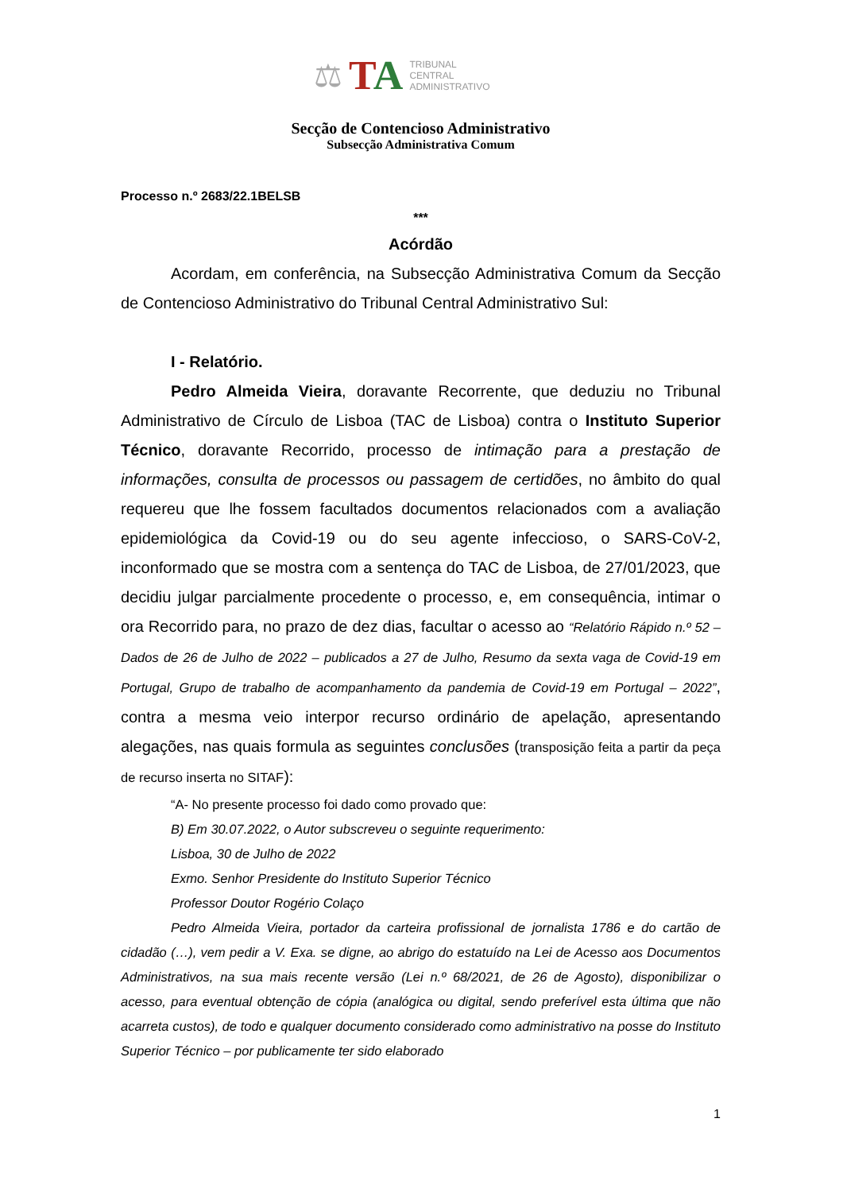⚖
TA
TRIBUNAL
CENTRAL
ADMINISTRATIVO
Secção de Contencioso Administrativo
Subsecção Administrativa Comum
Processo n.º 2683/22.1BELSB
***
Acórdão
Acordam, em conferência, na Subsecção Administrativa Comum da Secção de Contencioso Administrativo do Tribunal Central Administrativo Sul:
I - Relatório.
Pedro Almeida Vieira, doravante Recorrente, que deduziu no Tribunal Administrativo de Círculo de Lisboa (TAC de Lisboa) contra o Instituto Superior Técnico, doravante Recorrido, processo de intimação para a prestação de informações, consulta de processos ou passagem de certidões, no âmbito do qual requereu que lhe fossem facultados documentos relacionados com a avaliação epidemiológica da Covid-19 ou do seu agente infeccioso, o SARS-CoV-2, inconformado que se mostra com a sentença do TAC de Lisboa, de 27/01/2023, que decidiu julgar parcialmente procedente o processo, e, em consequência, intimar o ora Recorrido para, no prazo de dez dias, facultar o acesso ao “Relatório Rápido n.º 52 – Dados de 26 de Julho de 2022 – publicados a 27 de Julho, Resumo da sexta vaga de Covid-19 em Portugal, Grupo de trabalho de acompanhamento da pandemia de Covid-19 em Portugal – 2022”, contra a mesma veio interpor recurso ordinário de apelação, apresentando alegações, nas quais formula as seguintes conclusões (transposição feita a partir da peça de recurso inserta no SITAF):
“A- No presente processo foi dado como provado que:
B) Em 30.07.2022, o Autor subscreveu o seguinte requerimento:
Lisboa, 30 de Julho de 2022
Exmo. Senhor Presidente do Instituto Superior Técnico
Professor Doutor Rogério Colaço
Pedro Almeida Vieira, portador da carteira profissional de jornalista 1786 e do cartão de cidadão (…), vem pedir a V. Exa. se digne, ao abrigo do estatuído na Lei de Acesso aos Documentos Administrativos, na sua mais recente versão (Lei n.º 68/2021, de 26 de Agosto), disponibilizar o acesso, para eventual obtenção de cópia (analógica ou digital, sendo preferível esta última que não acarreta custos), de todo e qualquer documento considerado como administrativo na posse do Instituto Superior Técnico – por publicamente ter sido elaborado
1